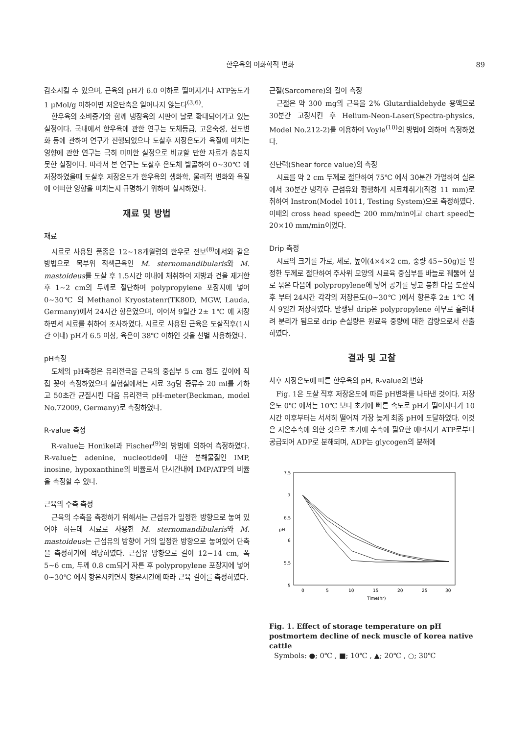한우육의 이화학적 변화 89
감소시킬 수 있으며, 근육의 pH가 6.0 이하로 떨어지거나 ATP농도가 1 μMol/g 이하이면 저온단축은 일어나지 않는다<sup>(3,6)</sup>.
한우육의 소비증가와 함께 냉장육의 시판이 날로 확대되어가고 있는 실정이다. 국내에서 한우육에 관한 연구는 도체등급, 고온숙성, 선도변화 등에 관하여 연구가 진행되었으나 도살후 저장온도가 육질에 미치는 영향에 관한 연구는 극히 미미한 실정으로 비교할 만한 자료가 충분치 못한 실정이다. 따라서 본 연구는 도살후 온도체 발골하여 0~30℃ 에 저장하였을때 도살후 저장온도가 한우육의 생화학, 물리적 변화와 육질에 어떠한 영향을 미치는지 규명하기 위하여 실시하였다.
재료 및 방법
재료
시료로 사용된 품종은 12~18개월령의 한우로 전보<sup>(8)</sup>에서와 같은 방법으로 목부위 적색근육인 M. sternomandibularis와 M. mastoideus를 도살 후 1.5시간 이내에 채취하여 지방과 건을 제거한 후 1~2 cm의 두께로 절단하여 polypropylene 포장지에 넣어 0~30℃ 의 Methanol Kryostatenr(TK80D, MGW, Lauda, Germany)에서 24시간 항온였으며, 이어서 9일간 2± 1℃ 에 저장하면서 시료를 취하여 조사하였다. 시료로 사용된 근육은 도살직후(1시간 이내) pH가 6.5 이상, 육온이 38℃ 이하인 것을 선별 사용하였다.
pH측정
도체의 pH측정은 유리전극을 근육의 중심부 5 cm 정도 깊이에 직접 꽂아 측정하였으며 실험실에서는 시료 3g당 증류수 20 ml를 가하고 50초간 균질시킨 다음 유리전극 pH-meter(Beckman, model No.72009, Germany)로 측정하였다.
R-value 측정
R-value는 Honikel과 Fischer<sup>(9)</sup>의 방법에 의하여 측정하였다. R-value는 adenine, nucleotide에 대한 분해물질인 IMP, inosine, hypoxanthine의 비율로서 단시간내에 IMP/ATP의 비율을 측정할 수 있다.
근육의 수축 측정
근육의 수축을 측정하기 위해서는 근섬유가 일정한 방향으로 놓여 있어야 하는데 시료로 사용한 M. sternomandibularis와 M. mastoideus는 근섬유의 방향이 거의 일정한 방향으로 놓여있어 단축을 측정하기에 적당하였다. 근섬유 방향으로 길이 12~14 cm, 폭 5~6 cm, 두께 0.8 cm되게 자른 후 polypropylene 포장지에 넣어 0~30℃ 에서 항온시키면서 항온시간에 따라 근육 길이를 측정하였다.
근절(Sarcomere)의 길이 측정
근절은 약 300 mg의 근육을 2% Glutardialdehyde 용액으로 30분간 고정시킨 후 Helium-Neon-Laser(Spectra-physics, Model No.212-2)를 이용하여 Voyle<sup>(10)</sup>의 방법에 의하여 측정하였다.
전단력(Shear force value)의 측정
시료를 약 2 cm 두께로 절단하여 75℃ 에서 30분간 가열하여 실온에서 30분간 냉각후 근섬유와 평행하게 시료채취기(직경 11 mm)로 취하여 Instron(Model 1011, Testing System)으로 측정하였다. 이때의 cross head speed는 200 mm/min이고 chart speed는 20×10 mm/min이었다.
Drip 측정
시료의 크기를 가로, 세로, 높이(4×4×2 cm, 중량 45~50g)를 일정한 두께로 절단하여 주사위 모양의 시료육 중심부를 바늘로 꿰뚫어 실로 묶은 다음에 polypropylene에 넣어 공기를 넣고 봉한 다음 도살직후 부터 24시간 각각의 저장온도(0~30℃ )에서 항온후 2± 1℃ 에서 9일간 저장하였다. 발생된 drip은 polypropylene 하부로 흘러내려 분리가 됨으로 drip 손실량은 원료육 중량에 대한 감량으로서 산출하였다.
결과 및 고찰
사후 저장온도에 따른 한우육의 pH, R-value의 변화
Fig. 1은 도살 직후 저장온도에 따른 pH변화를 나타낸 것이다. 저장온도 0℃ 에서는 10℃ 보다 초기에 빠른 속도로 pH가 떨어지다가 10시간 이후부터는 서서히 떨어져 가장 늦게 최종 pH에 도달하였다. 이것은 저온수축에 의한 것으로 초기에 수축에 필요한 에너지가 ATP로부터 공급되어 ADP로 분해되며, ADP는 glycogen의 분해에
7.5
7
6.5
6
5.5
5
pH
0
5
10
15
20
25
30
Time(hr)
Fig. 1. Effect of storage temperature on pH postmortem decline of neck muscle of korea native cattle
Symbols: ●; 0℃ , ■; 10℃ , ▲; 20℃ , ○; 30℃